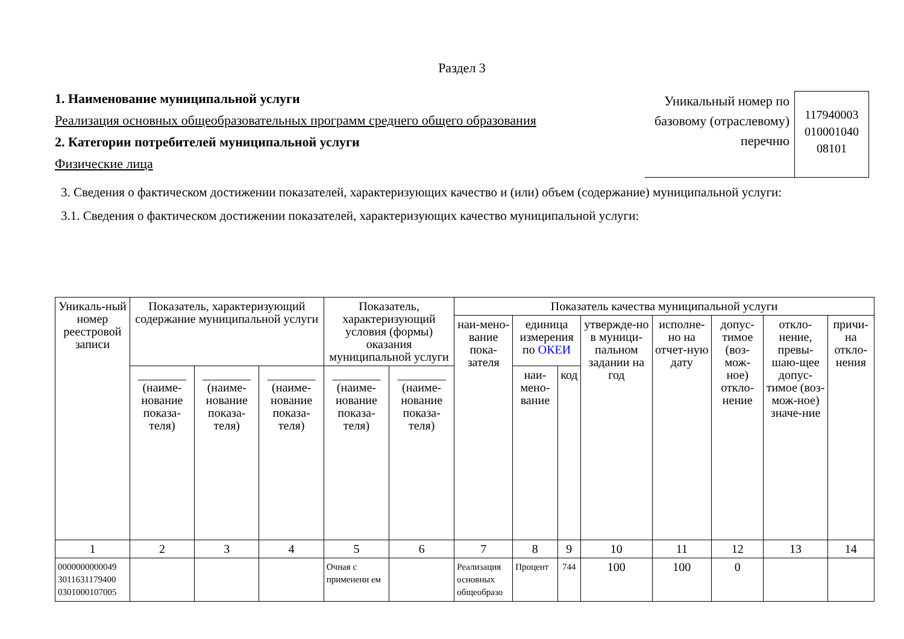Раздел 3
1. Наименование муниципальной услуги
Реализация основных общеобразовательных программ среднего общего образования
2. Категории потребителей муниципальной услуги
Физические лица
Уникальный номер по базовому (отраслевому) перечню
117940003 010001040 08101
3. Сведения о фактическом достижении показателей, характеризующих качество и (или) объем (содержание) муниципальной услуги:
3.1. Сведения о фактическом достижении показателей, характеризующих качество муниципальной услуги:
| Уникаль-ный номер реестровой записи | Показатель, характеризующий содержание муниципальной услуги | | | Показатель, характеризующий условия (формы) оказания муниципальной услуги | | Показатель качества муниципальной услуги | | | | | | | |
| --- | --- | --- | --- | --- | --- | --- | --- | --- | --- | --- | --- | --- | --- |
| | | | | | | наи-мено-вание пока-зателя | единица измерения по ОКЕИ | | утвержде-но в муници-пальном задании на год | исполне-но на отчет-ную дату | допус-тимое (воз-мож-ное) откло-нение | откло-нение, превы-шаю-щее допус-тимое (воз-мож-ное) значе-ние | причи-на откло-нения |
| | ________ (наиме-нование показа-теля) | ________ (наиме-нование показа-теля) | ________ (наиме-нование показа-теля) | ________ (наиме-нование показа-теля) | ________ (наиме-нование показа-теля) | | наи-мено-вание | код | | | | | |
| 1 | 2 | 3 | 4 | 5 | 6 | 7 | 8 | 9 | 10 | 11 | 12 | 13 | 14 |
| 0000000000049 3011631179400 0301000107005 | | | | Очная с применени ем | | Реализация основных общеобразо | Процент | 744 | 100 | 100 | 0 | | |